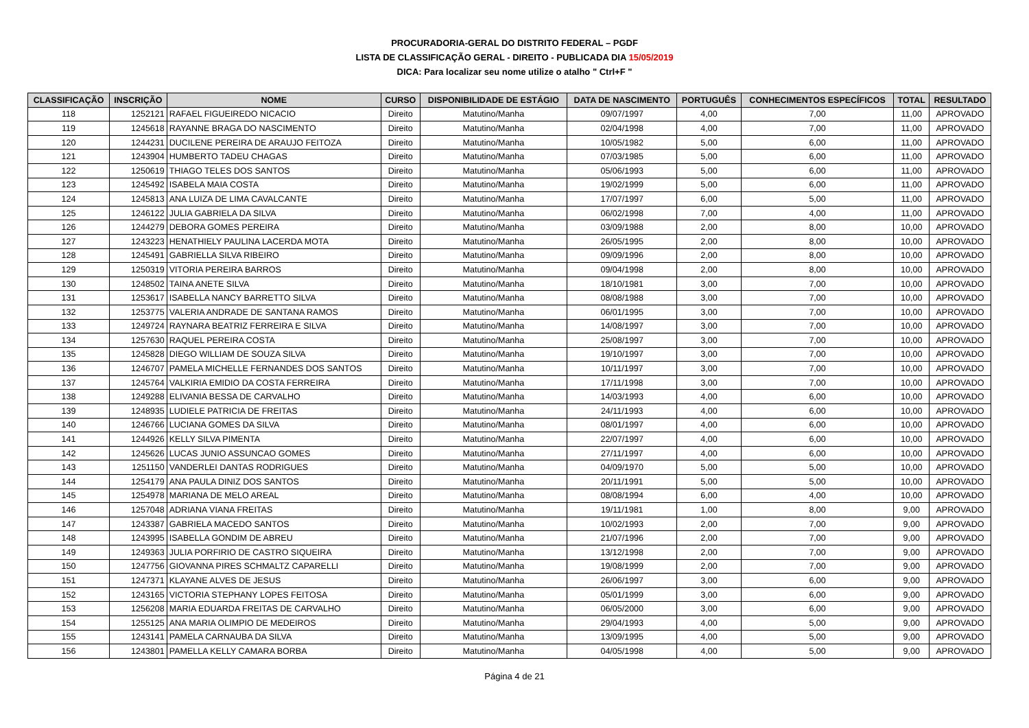PROCURADORIA-GERAL DO DISTRITO FEDERAL – PGDF
LISTA DE CLASSIFICAÇÃO GERAL - DIREITO - PUBLICADA DIA 15/05/2019
DICA: Para localizar seu nome utilize o atalho " Ctrl+F "
| CLASSIFICAÇÃO | INSCRIÇÃO | NOME | CURSO | DISPONIBILIDADE DE ESTÁGIO | DATA DE NASCIMENTO | PORTUGUÊS | CONHECIMENTOS ESPECÍFICOS | TOTAL | RESULTADO |
| --- | --- | --- | --- | --- | --- | --- | --- | --- | --- |
| 118 | 1252121 | RAFAEL FIGUEIREDO NICACIO | Direito | Matutino/Manha | 09/07/1997 | 4,00 | 7,00 | 11,00 | APROVADO |
| 119 | 1245618 | RAYANNE BRAGA DO NASCIMENTO | Direito | Matutino/Manha | 02/04/1998 | 4,00 | 7,00 | 11,00 | APROVADO |
| 120 | 1244231 | DUCILENE PEREIRA DE ARAUJO FEITOZA | Direito | Matutino/Manha | 10/05/1982 | 5,00 | 6,00 | 11,00 | APROVADO |
| 121 | 1243904 | HUMBERTO TADEU CHAGAS | Direito | Matutino/Manha | 07/03/1985 | 5,00 | 6,00 | 11,00 | APROVADO |
| 122 | 1250619 | THIAGO TELES DOS SANTOS | Direito | Matutino/Manha | 05/06/1993 | 5,00 | 6,00 | 11,00 | APROVADO |
| 123 | 1245492 | ISABELA MAIA COSTA | Direito | Matutino/Manha | 19/02/1999 | 5,00 | 6,00 | 11,00 | APROVADO |
| 124 | 1245813 | ANA LUIZA DE LIMA CAVALCANTE | Direito | Matutino/Manha | 17/07/1997 | 6,00 | 5,00 | 11,00 | APROVADO |
| 125 | 1246122 | JULIA GABRIELA DA SILVA | Direito | Matutino/Manha | 06/02/1998 | 7,00 | 4,00 | 11,00 | APROVADO |
| 126 | 1244279 | DEBORA GOMES PEREIRA | Direito | Matutino/Manha | 03/09/1988 | 2,00 | 8,00 | 10,00 | APROVADO |
| 127 | 1243223 | HENATHIELY PAULINA LACERDA MOTA | Direito | Matutino/Manha | 26/05/1995 | 2,00 | 8,00 | 10,00 | APROVADO |
| 128 | 1245491 | GABRIELLA SILVA RIBEIRO | Direito | Matutino/Manha | 09/09/1996 | 2,00 | 8,00 | 10,00 | APROVADO |
| 129 | 1250319 | VITORIA PEREIRA BARROS | Direito | Matutino/Manha | 09/04/1998 | 2,00 | 8,00 | 10,00 | APROVADO |
| 130 | 1248502 | TAINA ANETE SILVA | Direito | Matutino/Manha | 18/10/1981 | 3,00 | 7,00 | 10,00 | APROVADO |
| 131 | 1253617 | ISABELLA NANCY BARRETTO SILVA | Direito | Matutino/Manha | 08/08/1988 | 3,00 | 7,00 | 10,00 | APROVADO |
| 132 | 1253775 | VALERIA ANDRADE DE SANTANA RAMOS | Direito | Matutino/Manha | 06/01/1995 | 3,00 | 7,00 | 10,00 | APROVADO |
| 133 | 1249724 | RAYNARA BEATRIZ FERREIRA E SILVA | Direito | Matutino/Manha | 14/08/1997 | 3,00 | 7,00 | 10,00 | APROVADO |
| 134 | 1257630 | RAQUEL PEREIRA COSTA | Direito | Matutino/Manha | 25/08/1997 | 3,00 | 7,00 | 10,00 | APROVADO |
| 135 | 1245828 | DIEGO WILLIAM DE SOUZA SILVA | Direito | Matutino/Manha | 19/10/1997 | 3,00 | 7,00 | 10,00 | APROVADO |
| 136 | 1246707 | PAMELA MICHELLE FERNANDES DOS SANTOS | Direito | Matutino/Manha | 10/11/1997 | 3,00 | 7,00 | 10,00 | APROVADO |
| 137 | 1245764 | VALKIRIA EMIDIO DA COSTA FERREIRA | Direito | Matutino/Manha | 17/11/1998 | 3,00 | 7,00 | 10,00 | APROVADO |
| 138 | 1249288 | ELIVANIA BESSA DE CARVALHO | Direito | Matutino/Manha | 14/03/1993 | 4,00 | 6,00 | 10,00 | APROVADO |
| 139 | 1248935 | LUDIELE PATRICIA DE FREITAS | Direito | Matutino/Manha | 24/11/1993 | 4,00 | 6,00 | 10,00 | APROVADO |
| 140 | 1246766 | LUCIANA GOMES DA SILVA | Direito | Matutino/Manha | 08/01/1997 | 4,00 | 6,00 | 10,00 | APROVADO |
| 141 | 1244926 | KELLY SILVA PIMENTA | Direito | Matutino/Manha | 22/07/1997 | 4,00 | 6,00 | 10,00 | APROVADO |
| 142 | 1245626 | LUCAS JUNIO ASSUNCAO GOMES | Direito | Matutino/Manha | 27/11/1997 | 4,00 | 6,00 | 10,00 | APROVADO |
| 143 | 1251150 | VANDERLEI DANTAS RODRIGUES | Direito | Matutino/Manha | 04/09/1970 | 5,00 | 5,00 | 10,00 | APROVADO |
| 144 | 1254179 | ANA PAULA DINIZ DOS SANTOS | Direito | Matutino/Manha | 20/11/1991 | 5,00 | 5,00 | 10,00 | APROVADO |
| 145 | 1254978 | MARIANA DE MELO AREAL | Direito | Matutino/Manha | 08/08/1994 | 6,00 | 4,00 | 10,00 | APROVADO |
| 146 | 1257048 | ADRIANA VIANA FREITAS | Direito | Matutino/Manha | 19/11/1981 | 1,00 | 8,00 | 9,00 | APROVADO |
| 147 | 1243387 | GABRIELA MACEDO SANTOS | Direito | Matutino/Manha | 10/02/1993 | 2,00 | 7,00 | 9,00 | APROVADO |
| 148 | 1243995 | ISABELLA GONDIM DE ABREU | Direito | Matutino/Manha | 21/07/1996 | 2,00 | 7,00 | 9,00 | APROVADO |
| 149 | 1249363 | JULIA PORFIRIO DE CASTRO SIQUEIRA | Direito | Matutino/Manha | 13/12/1998 | 2,00 | 7,00 | 9,00 | APROVADO |
| 150 | 1247756 | GIOVANNA PIRES SCHMALTZ CAPARELLI | Direito | Matutino/Manha | 19/08/1999 | 2,00 | 7,00 | 9,00 | APROVADO |
| 151 | 1247371 | KLAYANE ALVES DE JESUS | Direito | Matutino/Manha | 26/06/1997 | 3,00 | 6,00 | 9,00 | APROVADO |
| 152 | 1243165 | VICTORIA STEPHANY LOPES FEITOSA | Direito | Matutino/Manha | 05/01/1999 | 3,00 | 6,00 | 9,00 | APROVADO |
| 153 | 1256208 | MARIA EDUARDA FREITAS DE CARVALHO | Direito | Matutino/Manha | 06/05/2000 | 3,00 | 6,00 | 9,00 | APROVADO |
| 154 | 1255125 | ANA MARIA OLIMPIO DE MEDEIROS | Direito | Matutino/Manha | 29/04/1993 | 4,00 | 5,00 | 9,00 | APROVADO |
| 155 | 1243141 | PAMELA CARNAUBA DA SILVA | Direito | Matutino/Manha | 13/09/1995 | 4,00 | 5,00 | 9,00 | APROVADO |
| 156 | 1243801 | PAMELLA KELLY CAMARA BORBA | Direito | Matutino/Manha | 04/05/1998 | 4,00 | 5,00 | 9,00 | APROVADO |
Página 4 de 21